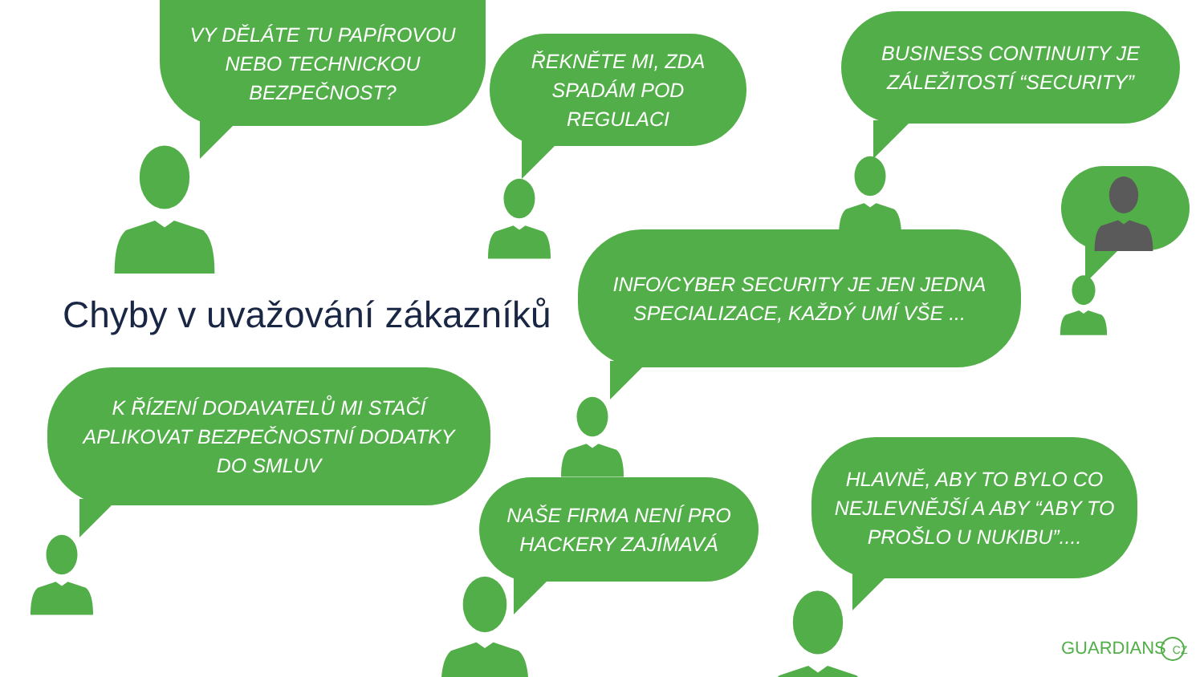VY DĚLÁTE TU PAPÍROVOU
NEBO TECHNICKOU
BEZPEČNOST?
ŘEKNĚTE MI, ZDA
SPADÁM POD
REGULACI
BUSINESS CONTINUITY JE
ZÁLEŽITOSTÍ “SECURITY”
Chyby v uvažování zákazníků
INFO/CYBER SECURITY JE JEN JEDNA
SPECIALIZACE, KAŽDÝ UMÍ VŠE ...
K ŘÍZENÍ DODAVATELŮ MI STAČÍ
APLIKOVAT BEZPEČNOSTNÍ DODATKY
DO SMLUV
NAŠE FIRMA NENÍ PRO
HACKERY ZAJÍMAVÁ
HLAVNĚ, ABY TO BYLO CO
NEJLEVNĚJŠÍ A ABY “ABY TO
PROŠLO U NUKIBU”....
GUARDIANS CZ